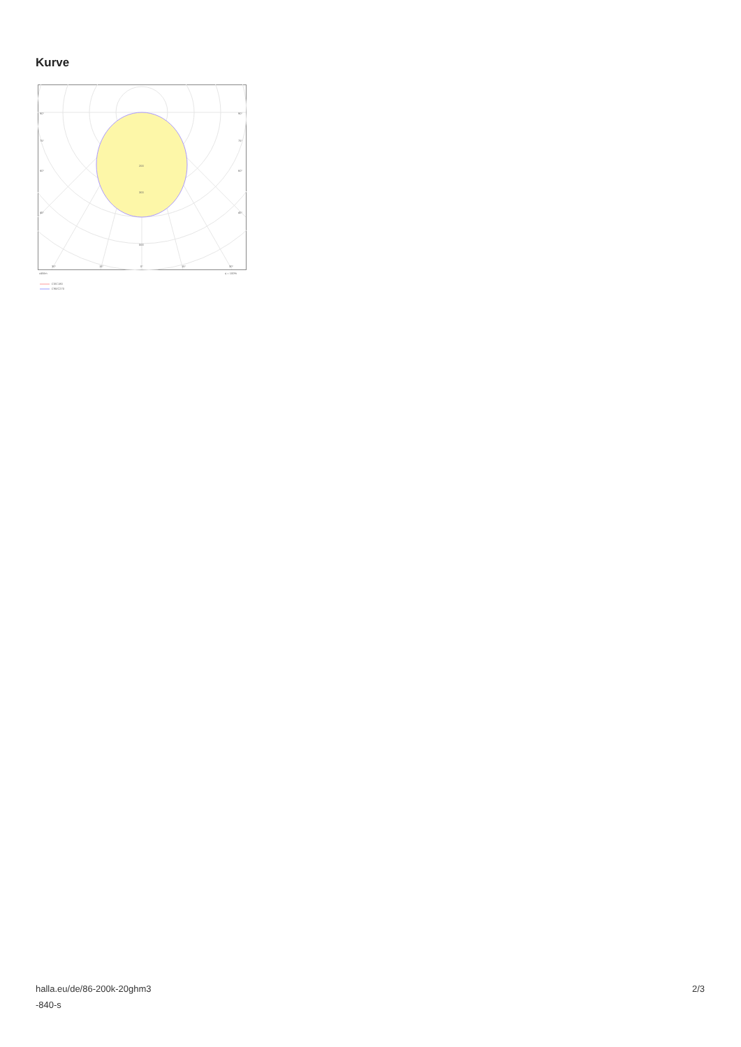Kurve
90°
90°
75°
75°
60°
60°
45°
45°
200
300
500
30°
15°
0°
15°
30°
cd/klm
η = 100%
C0/C180
C90/C270
halla.eu/de/86-200k-20ghm3
-840-s
2/3